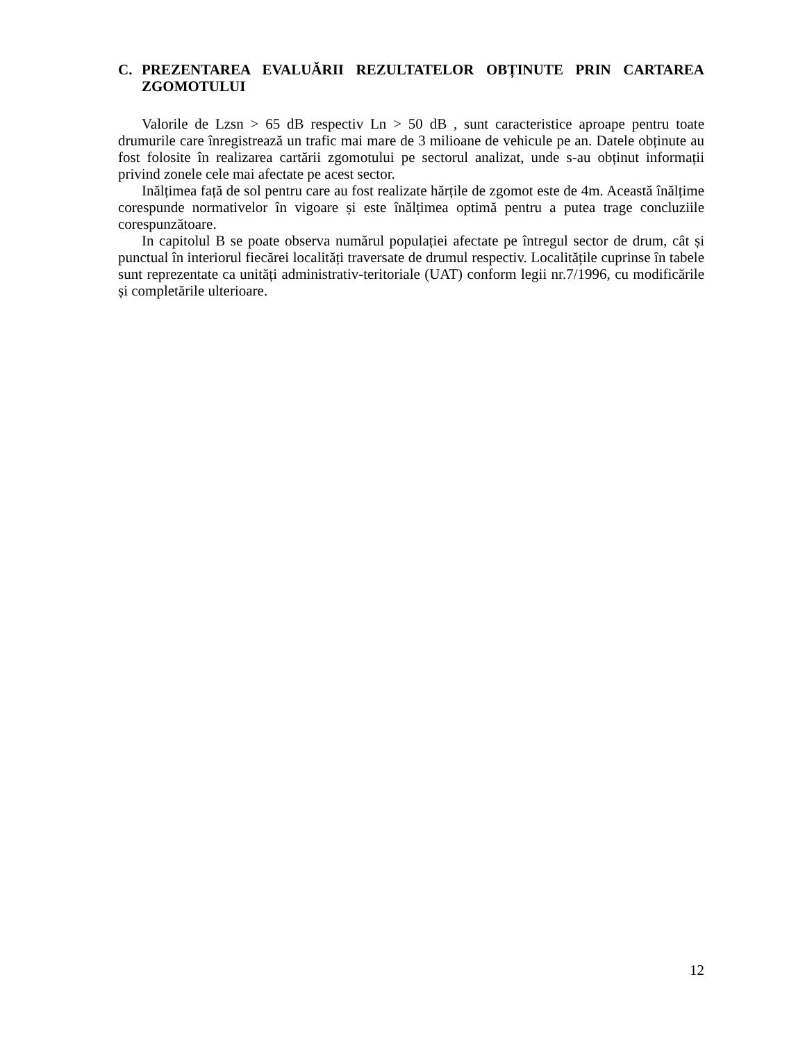C. PREZENTAREA EVALUĂRII REZULTATELOR OBȚINUTE PRIN CARTAREA ZGOMOTULUI
Valorile de Lzsn > 65 dB respectiv Ln > 50 dB , sunt caracteristice aproape pentru toate drumurile care înregistrează un trafic mai mare de 3 milioane de vehicule pe an. Datele obținute au fost folosite în realizarea cartării zgomotului pe sectorul analizat, unde s-au obținut informații privind zonele cele mai afectate pe acest sector.
Inălțimea față de sol pentru care au fost realizate hărțile de zgomot este de 4m. Această înălțime corespunde normativelor în vigoare și este înălțimea optimă pentru a putea trage concluziile corespunzătoare.
In capitolul B se poate observa numărul populației afectate pe întregul sector de drum, cât și punctual în interiorul fiecărei localități traversate de drumul respectiv. Localitățile cuprinse în tabele sunt reprezentate ca unități administrativ-teritoriale (UAT) conform legii nr.7/1996, cu modificările și completările ulterioare.
12